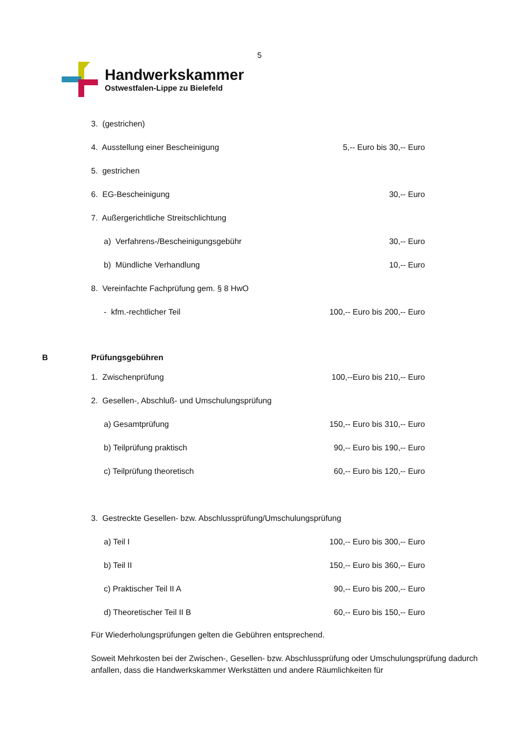5
Handwerkskammer
Ostwestfalen-Lippe zu Bielefeld
| 3. (gestrichen) | |
| 4. Ausstellung einer Bescheinigung | 5,-- Euro bis 30,-- Euro |
| 5. gestrichen | |
| 6. EG-Bescheinigung | 30,-- Euro |
| 7. Außergerichtliche Streitschlichtung | |
| a) Verfahrens-/Bescheinigungsgebühr | 30,-- Euro |
| b) Mündliche Verhandlung | 10,-- Euro |
| 8. Vereinfachte Fachprüfung gem. § 8 HwO | |
| - kfm.-rechtlicher Teil | 100,-- Euro bis 200,-- Euro |
B Prüfungsgebühren
| 1. Zwischenprüfung | 100,--Euro bis 210,-- Euro |
| 2. Gesellen-, Abschluß- und Umschulungsprüfung | |
| a) Gesamtprüfung | 150,-- Euro bis 310,-- Euro |
| b) Teilprüfung praktisch | 90,-- Euro bis 190,-- Euro |
| c) Teilprüfung theoretisch | 60,-- Euro bis 120,-- Euro |
| 3. Gestreckte Gesellen- bzw. Abschlussprüfung/Umschulungsprüfung | |
| a) Teil I | 100,-- Euro bis 300,-- Euro |
| b) Teil II | 150,-- Euro bis 360,-- Euro |
| c) Praktischer Teil II A | 90,-- Euro bis 200,-- Euro |
| d) Theoretischer Teil II B | 60,-- Euro bis 150,-- Euro |
Für Wiederholungsprüfungen gelten die Gebühren entsprechend.
Soweit Mehrkosten bei der Zwischen-, Gesellen- bzw. Abschlussprüfung oder Umschulungsprüfung dadurch anfallen, dass die Handwerkskammer Werkstätten und andere Räumlichkeiten für